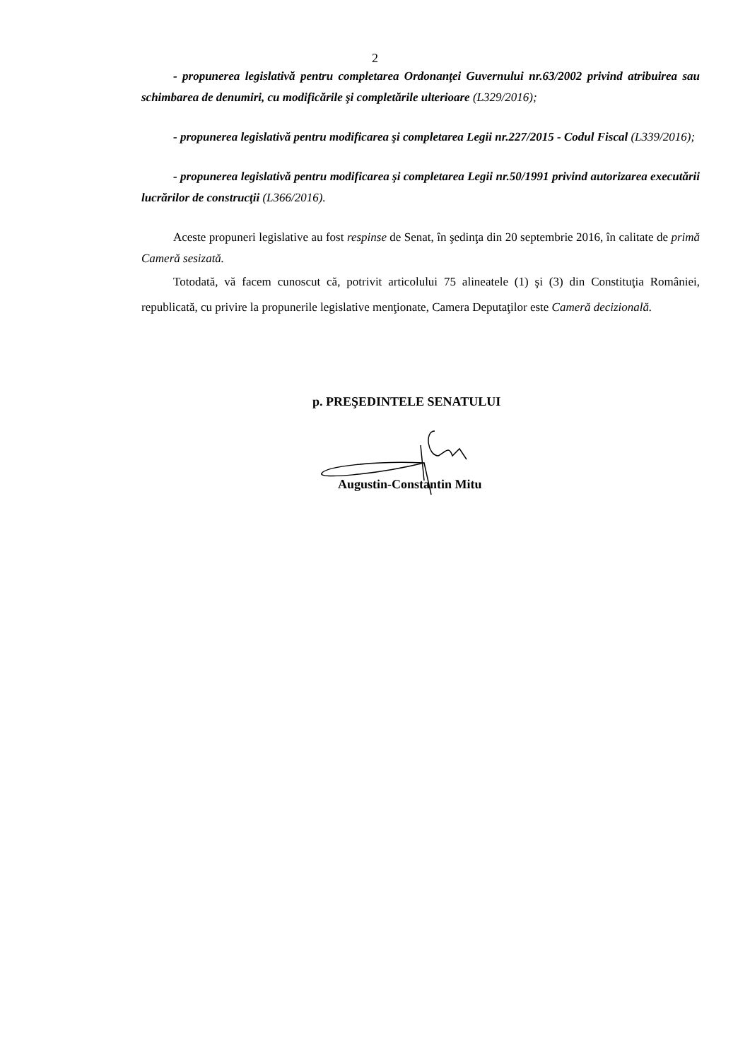2
- propunerea legislativă pentru completarea Ordonanţei Guvernului nr.63/2002 privind atribuirea sau schimbarea de denumiri, cu modificările şi completările ulterioare (L329/2016);
- propunerea legislativă pentru modificarea şi completarea Legii nr.227/2015 - Codul Fiscal (L339/2016);
- propunerea legislativă pentru modificarea şi completarea Legii nr.50/1991 privind autorizarea executării lucrărilor de construcţii (L366/2016).
Aceste propuneri legislative au fost respinse de Senat, în şedinţa din 20 septembrie 2016, în calitate de primă Cameră sesizată.
Totodată, vă facem cunoscut că, potrivit articolului 75 alineatele (1) şi (3) din Constituţia României, republicată, cu privire la propunerile legislative menţionate, Camera Deputaţilor este Cameră decizională.
p. PREŞEDINTELE SENATULUI
Augustin-Constantin Mitu